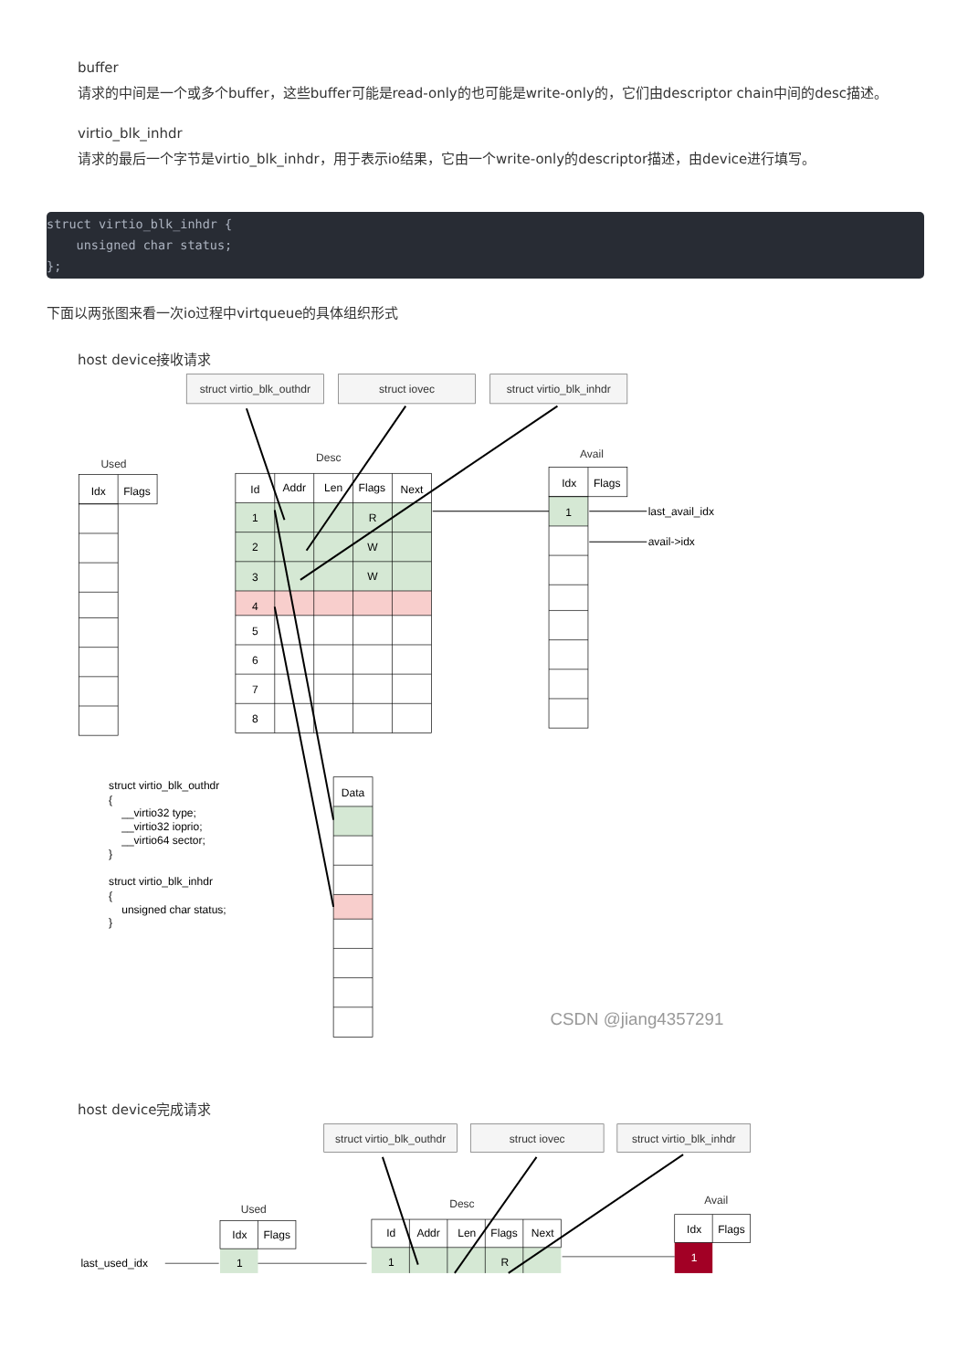buffer
请求的中间是一个或多个buffer，这些buffer可能是read-only的也可能是write-only的，它们由descriptor chain中间的desc描述。
virtio_blk_inhdr
请求的最后一个字节是virtio_blk_inhdr，用于表示io结果，它由一个write-only的descriptor描述，由device进行填写。
struct virtio_blk_inhdr {
    unsigned char status;
};
下面以两张图来看一次io过程中virtqueue的具体组织形式
host device接收请求
struct virtio_blk_outhdr
struct iovec
struct virtio_blk_inhdr
Used
Desc
Avail
Idx
Flags
Id
Addr
Len
Flags
Next
1
R
2
W
3
W
4
5
6
7
8
Idx
Flags
1
Data
last_avail_idx
avail->idx
struct virtio_blk_outhdr
{
__virtio32 type;
__virtio32 ioprio;
__virtio64 sector;
}
struct virtio_blk_inhdr
{
unsigned char status;
}
CSDN @jiang4357291
host device完成请求
struct virtio_blk_outhdr
struct iovec
struct virtio_blk_inhdr
Used
Desc
Avail
Idx
Flags
Id
Addr
Len
Flags
Next
Idx
Flags
1
1
R
1
last_used_idx